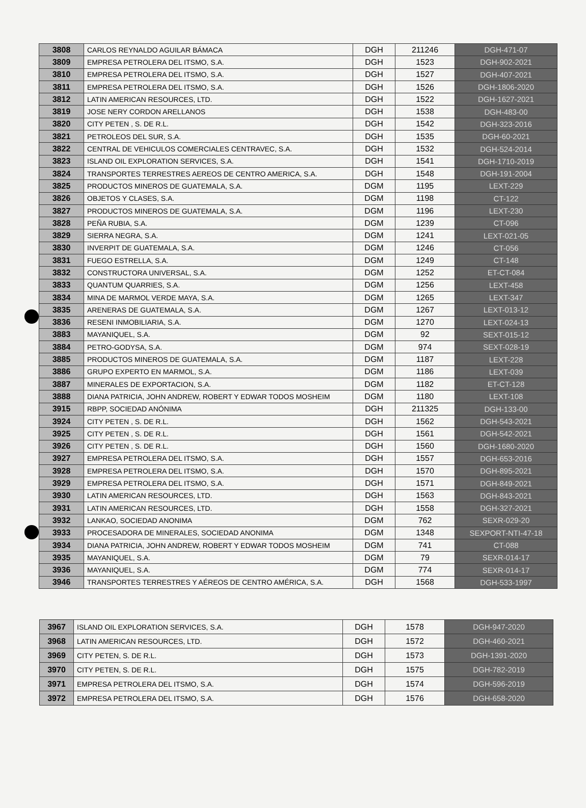| 3808 | CARLOS REYNALDO AGUILAR BÁMACA | DGH | 211246 | DGH-471-07 |
| 3809 | EMPRESA PETROLERA DEL ITSMO, S.A. | DGH | 1523 | DGH-902-2021 |
| 3810 | EMPRESA PETROLERA DEL ITSMO, S.A. | DGH | 1527 | DGH-407-2021 |
| 3811 | EMPRESA PETROLERA DEL ITSMO, S.A. | DGH | 1526 | DGH-1806-2020 |
| 3812 | LATIN AMERICAN RESOURCES, LTD. | DGH | 1522 | DGH-1627-2021 |
| 3819 | JOSE NERY CORDON ARELLANOS | DGH | 1538 | DGH-483-00 |
| 3820 | CITY PETEN , S. DE R.L. | DGH | 1542 | DGH-323-2016 |
| 3821 | PETROLEOS DEL SUR, S.A. | DGH | 1535 | DGH-60-2021 |
| 3822 | CENTRAL DE VEHICULOS COMERCIALES CENTRAVEC, S.A. | DGH | 1532 | DGH-524-2014 |
| 3823 | ISLAND OIL EXPLORATION SERVICES, S.A. | DGH | 1541 | DGH-1710-2019 |
| 3824 | TRANSPORTES TERRESTRES AEREOS DE CENTRO AMERICA, S.A. | DGH | 1548 | DGH-191-2004 |
| 3825 | PRODUCTOS MINEROS DE GUATEMALA, S.A. | DGM | 1195 | LEXT-229 |
| 3826 | OBJETOS Y CLASES, S.A. | DGM | 1198 | CT-122 |
| 3827 | PRODUCTOS MINEROS DE GUATEMALA, S.A. | DGM | 1196 | LEXT-230 |
| 3828 | PEÑA RUBIA, S.A. | DGM | 1239 | CT-096 |
| 3829 | SIERRA NEGRA, S.A. | DGM | 1241 | LEXT-021-05 |
| 3830 | INVERPIT DE GUATEMALA, S.A. | DGM | 1246 | CT-056 |
| 3831 | FUEGO ESTRELLA, S.A. | DGM | 1249 | CT-148 |
| 3832 | CONSTRUCTORA UNIVERSAL, S.A. | DGM | 1252 | ET-CT-084 |
| 3833 | QUANTUM QUARRIES, S.A. | DGM | 1256 | LEXT-458 |
| 3834 | MINA DE MARMOL VERDE MAYA, S.A. | DGM | 1265 | LEXT-347 |
| 3835 | ARENERAS DE GUATEMALA, S.A. | DGM | 1267 | LEXT-013-12 |
| 3836 | RESENI INMOBILIARIA, S.A. | DGM | 1270 | LEXT-024-13 |
| 3883 | MAYANIQUEL, S.A. | DGM | 92 | SEXT-015-12 |
| 3884 | PETRO-GODYSA, S.A. | DGM | 974 | SEXT-028-19 |
| 3885 | PRODUCTOS MINEROS DE GUATEMALA, S.A. | DGM | 1187 | LEXT-228 |
| 3886 | GRUPO EXPERTO EN MARMOL, S.A. | DGM | 1186 | LEXT-039 |
| 3887 | MINERALES DE EXPORTACION, S.A. | DGM | 1182 | ET-CT-128 |
| 3888 | DIANA PATRICIA, JOHN ANDREW, ROBERT Y EDWAR TODOS MOSHEIM | DGM | 1180 | LEXT-108 |
| 3915 | RBPP, SOCIEDAD ANÓNIMA | DGH | 211325 | DGH-133-00 |
| 3924 | CITY PETEN , S. DE R.L. | DGH | 1562 | DGH-543-2021 |
| 3925 | CITY PETEN , S. DE R.L. | DGH | 1561 | DGH-542-2021 |
| 3926 | CITY PETEN , S. DE R.L. | DGH | 1560 | DGH-1680-2020 |
| 3927 | EMPRESA PETROLERA DEL ITSMO, S.A. | DGH | 1557 | DGH-653-2016 |
| 3928 | EMPRESA PETROLERA DEL ITSMO, S.A. | DGH | 1570 | DGH-895-2021 |
| 3929 | EMPRESA PETROLERA DEL ITSMO, S.A. | DGH | 1571 | DGH-849-2021 |
| 3930 | LATIN AMERICAN RESOURCES, LTD. | DGH | 1563 | DGH-843-2021 |
| 3931 | LATIN AMERICAN RESOURCES, LTD. | DGH | 1558 | DGH-327-2021 |
| 3932 | LANKAO, SOCIEDAD ANONIMA | DGM | 762 | SEXR-029-20 |
| 3933 | PROCESADORA DE MINERALES, SOCIEDAD ANONIMA | DGM | 1348 | SEXPORT-NTI-47-18 |
| 3934 | DIANA PATRICIA, JOHN ANDREW, ROBERT Y EDWAR TODOS MOSHEIM | DGM | 741 | CT-088 |
| 3935 | MAYANIQUEL, S.A. | DGM | 79 | SEXR-014-17 |
| 3936 | MAYANIQUEL, S.A. | DGM | 774 | SEXR-014-17 |
| 3946 | TRANSPORTES TERRESTRES Y AÉREOS DE CENTRO AMÉRICA, S.A. | DGH | 1568 | DGH-533-1997 |
| 3967 | ISLAND OIL EXPLORATION SERVICES, S.A. | DGH | 1578 | DGH-947-2020 |
| 3968 | LATIN AMERICAN RESOURCES, LTD. | DGH | 1572 | DGH-460-2021 |
| 3969 | CITY PETEN, S. DE R.L. | DGH | 1573 | DGH-1391-2020 |
| 3970 | CITY PETEN, S. DE R.L. | DGH | 1575 | DGH-782-2019 |
| 3971 | EMPRESA PETROLERA DEL ITSMO, S.A. | DGH | 1574 | DGH-596-2019 |
| 3972 | EMPRESA PETROLERA DEL ITSMO, S.A. | DGH | 1576 | DGH-658-2020 |